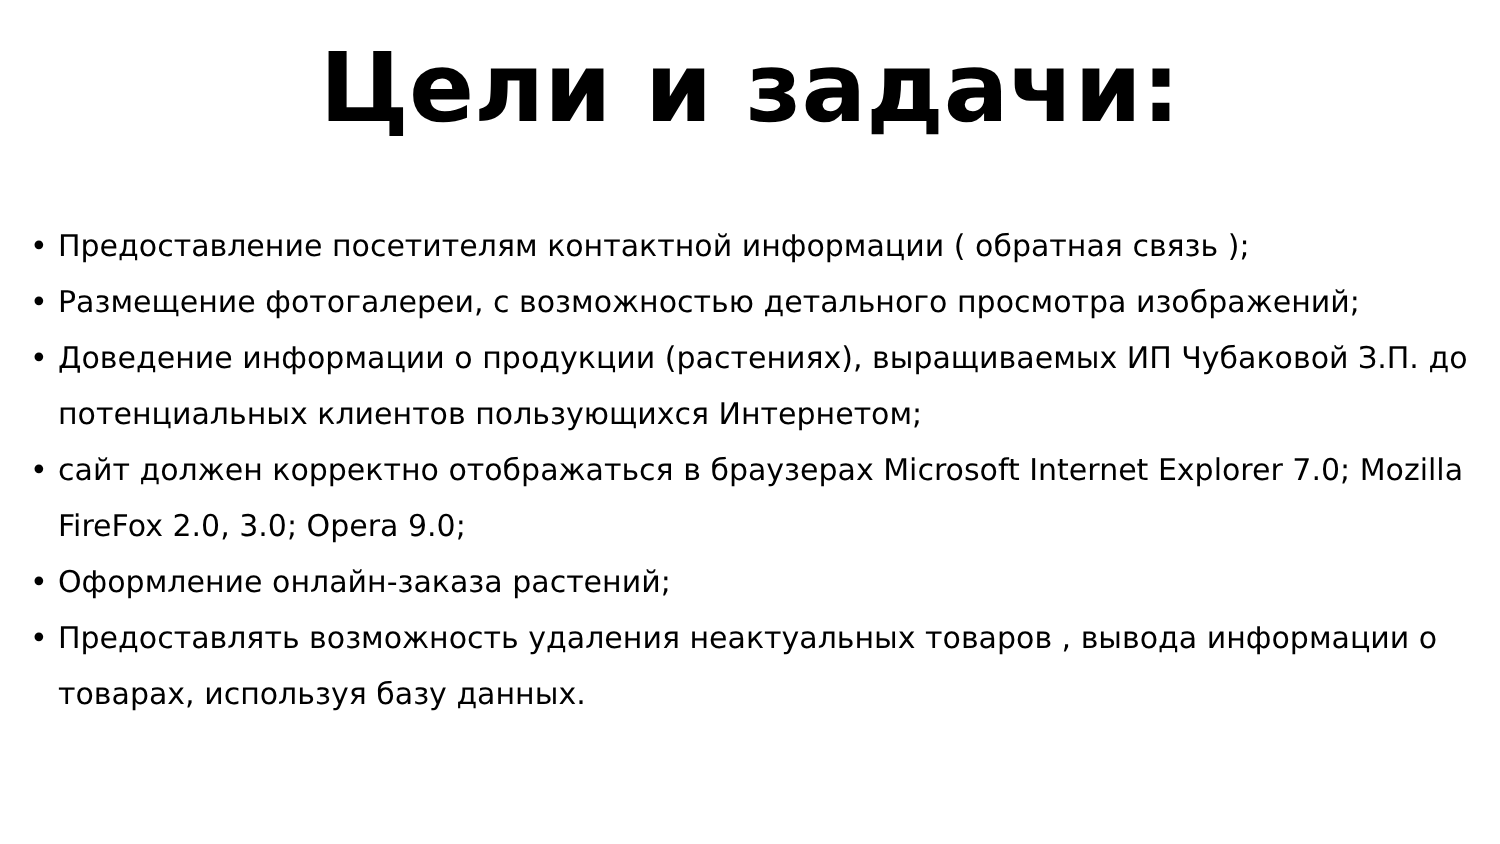Цели и задачи:
• Предоставление посетителям контактной информации ( обратная связь );
• Размещение фотогалереи, с возможностью детального просмотра изображений;
• Доведение информации о продукции (растениях), выращиваемых ИП Чубаковой З.П. до потенциальных клиентов пользующихся Интернетом;
• сайт должен корректно отображаться в браузерах Microsoft Internet Explorer 7.0; Mozilla FireFox 2.0, 3.0; Opera 9.0;
• Оформление онлайн-заказа растений;
• Предоставлять возможность удаления неактуальных товаров , вывода информации о товарах, используя базу данных.